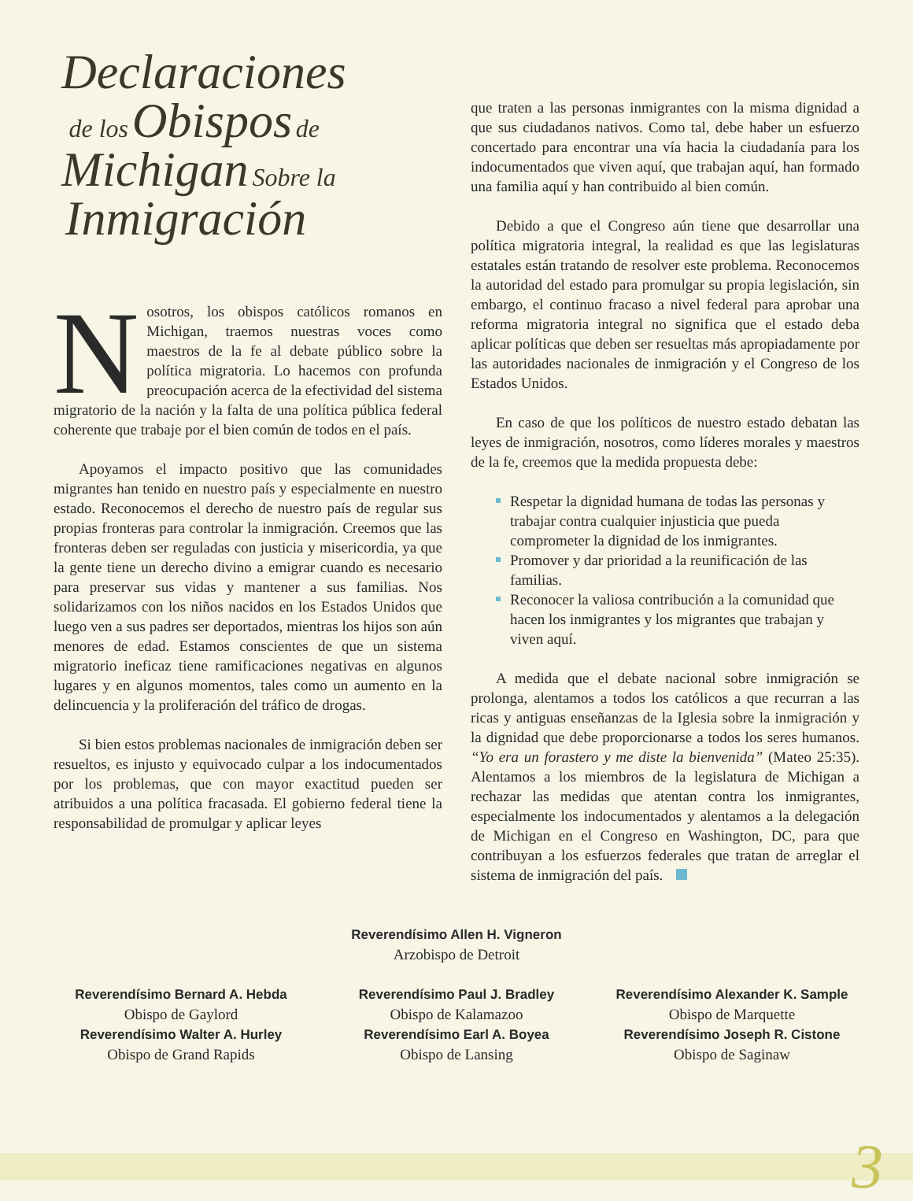Declaraciones
de los Obispos de
Michigan Sobre la
Inmigración
Nosotros, los obispos católicos romanos en Michigan, traemos nuestras voces como maestros de la fe al debate público sobre la política migratoria. Lo hacemos con profunda preocupación acerca de la efectividad del sistema migratorio de la nación y la falta de una política pública federal coherente que trabaje por el bien común de todos en el país.
Apoyamos el impacto positivo que las comunidades migrantes han tenido en nuestro país y especialmente en nuestro estado. Reconocemos el derecho de nuestro país de regular sus propias fronteras para controlar la inmigración. Creemos que las fronteras deben ser reguladas con justicia y misericordia, ya que la gente tiene un derecho divino a emigrar cuando es necesario para preservar sus vidas y mantener a sus familias. Nos solidarizamos con los niños nacidos en los Estados Unidos que luego ven a sus padres ser deportados, mientras los hijos son aún menores de edad. Estamos conscientes de que un sistema migratorio ineficaz tiene ramificaciones negativas en algunos lugares y en algunos momentos, tales como un aumento en la delincuencia y la proliferación del tráfico de drogas.
Si bien estos problemas nacionales de inmigración deben ser resueltos, es injusto y equivocado culpar a los indocumentados por los problemas, que con mayor exactitud pueden ser atribuidos a una política fracasada. El gobierno federal tiene la responsabilidad de promulgar y aplicar leyes
que traten a las personas inmigrantes con la misma dignidad a que sus ciudadanos nativos. Como tal, debe haber un esfuerzo concertado para encontrar una vía hacia la ciudadanía para los indocumentados que viven aquí, que trabajan aquí, han formado una familia aquí y han contribuido al bien común.
Debido a que el Congreso aún tiene que desarrollar una política migratoria integral, la realidad es que las legislaturas estatales están tratando de resolver este problema. Reconocemos la autoridad del estado para promulgar su propia legislación, sin embargo, el continuo fracaso a nivel federal para aprobar una reforma migratoria integral no significa que el estado deba aplicar políticas que deben ser resueltas más apropiadamente por las autoridades nacionales de inmigración y el Congreso de los Estados Unidos.
En caso de que los políticos de nuestro estado debatan las leyes de inmigración, nosotros, como líderes morales y maestros de la fe, creemos que la medida propuesta debe:
Respetar la dignidad humana de todas las personas y trabajar contra cualquier injusticia que pueda comprometer la dignidad de los inmigrantes.
Promover y dar prioridad a la reunificación de las familias.
Reconocer la valiosa contribución a la comunidad que hacen los inmigrantes y los migrantes que trabajan y viven aquí.
A medida que el debate nacional sobre inmigración se prolonga, alentamos a todos los católicos a que recurran a las ricas y antiguas enseñanzas de la Iglesia sobre la inmigración y la dignidad que debe proporcionarse a todos los seres humanos. “Yo era un forastero y me diste la bienvenida” (Mateo 25:35). Alentamos a los miembros de la legislatura de Michigan a rechazar las medidas que atentan contra los inmigrantes, especialmente los indocumentados y alentamos a la delegación de Michigan en el Congreso en Washington, DC, para que contribuyan a los esfuerzos federales que tratan de arreglar el sistema de inmigración del país.
Reverendísimo Allen H. Vigneron
Arzobispo de Detroit
Reverendísimo Bernard A. Hebda
Obispo de Gaylord
Reverendísimo Walter A. Hurley
Obispo de Grand Rapids
Reverendísimo Paul J. Bradley
Obispo de Kalamazoo
Reverendísimo Earl A. Boyea
Obispo de Lansing
Reverendísimo Alexander K. Sample
Obispo de Marquette
Reverendísimo Joseph R. Cistone
Obispo de Saginaw
3